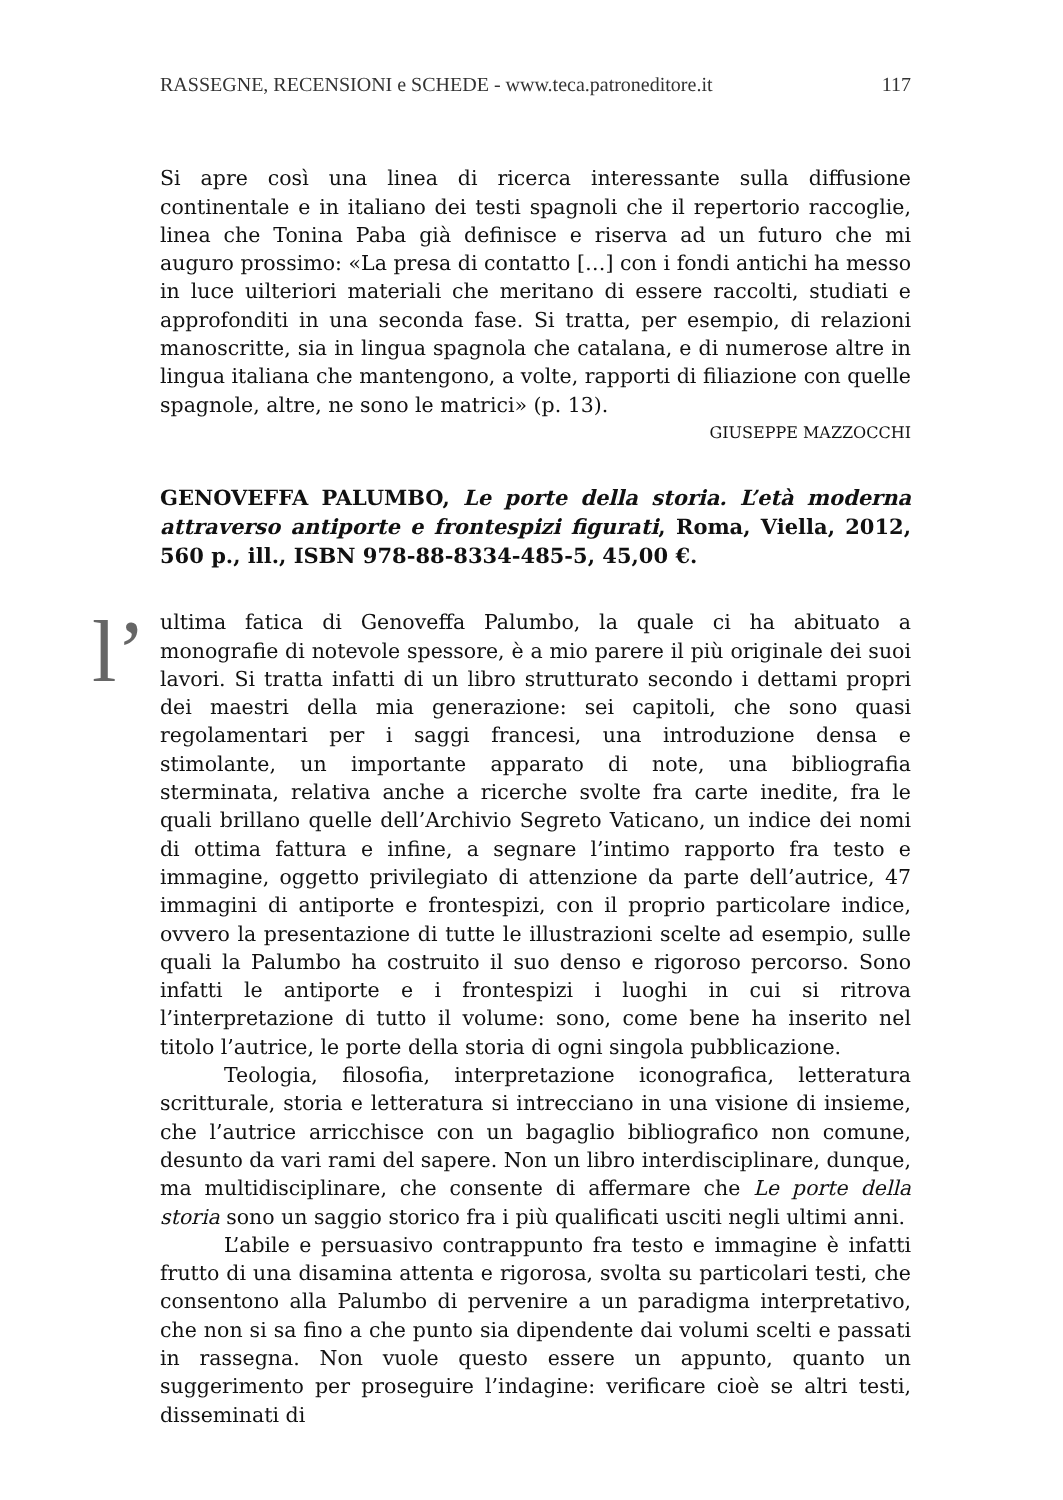RASSEGNE, RECENSIONI e SCHEDE - www.teca.patroneditore.it 117
Si apre così una linea di ricerca interessante sulla diffusione continentale e in italiano dei testi spagnoli che il repertorio raccoglie, linea che Tonina Paba già definisce e riserva ad un futuro che mi auguro prossimo: «La presa di contatto […] con i fondi antichi ha messo in luce uilteriori materiali che meritano di essere raccolti, studiati e approfonditi in una seconda fase. Si tratta, per esempio, di relazioni manoscritte, sia in lingua spagnola che catalana, e di numerose altre in lingua italiana che mantengono, a volte, rapporti di filiazione con quelle spagnole, altre, ne sono le matrici» (p. 13).
GIUSEPPE MAZZOCCHI
GENOVEFFA PALUMBO, Le porte della storia. L’età moderna attraverso antiporte e frontespizi figurati, Roma, Viella, 2012, 560 p., ill., ISBN 978-88-8334-485-5, 45,00 €.
l’ ultima fatica di Genoveffa Palumbo, la quale ci ha abituato a monografie di notevole spessore, è a mio parere il più originale dei suoi lavori. Si tratta infatti di un libro strutturato secondo i dettami propri dei maestri della mia generazione: sei capitoli, che sono quasi regolamentari per i saggi francesi, una introduzione densa e stimolante, un importante apparato di note, una bibliografia sterminata, relativa anche a ricerche svolte fra carte inedite, fra le quali brillano quelle dell’Archivio Segreto Vaticano, un indice dei nomi di ottima fattura e infine, a segnare l’intimo rapporto fra testo e immagine, oggetto privilegiato di attenzione da parte dell’autrice, 47 immagini di antiporte e frontespizi, con il proprio particolare indice, ovvero la presentazione di tutte le illustrazioni scelte ad esempio, sulle quali la Palumbo ha costruito il suo denso e rigoroso percorso. Sono infatti le antiporte e i frontespizi i luoghi in cui si ritrova l’interpretazione di tutto il volume: sono, come bene ha inserito nel titolo l’autrice, le porte della storia di ogni singola pubblicazione.
Teologia, filosofia, interpretazione iconografica, letteratura scritturale, storia e letteratura si intrecciano in una visione di insieme, che l’autrice arricchisce con un bagaglio bibliografico non comune, desunto da vari rami del sapere. Non un libro interdisciplinare, dunque, ma multidisciplinare, che consente di affermare che Le porte della storia sono un saggio storico fra i più qualificati usciti negli ultimi anni.
L’abile e persuasivo contrappunto fra testo e immagine è infatti frutto di una disamina attenta e rigorosa, svolta su particolari testi, che consentono alla Palumbo di pervenire a un paradigma interpretativo, che non si sa fino a che punto sia dipendente dai volumi scelti e passati in rassegna. Non vuole questo essere un appunto, quanto un suggerimento per proseguire l’indagine: verificare cioè se altri testi, disseminati di